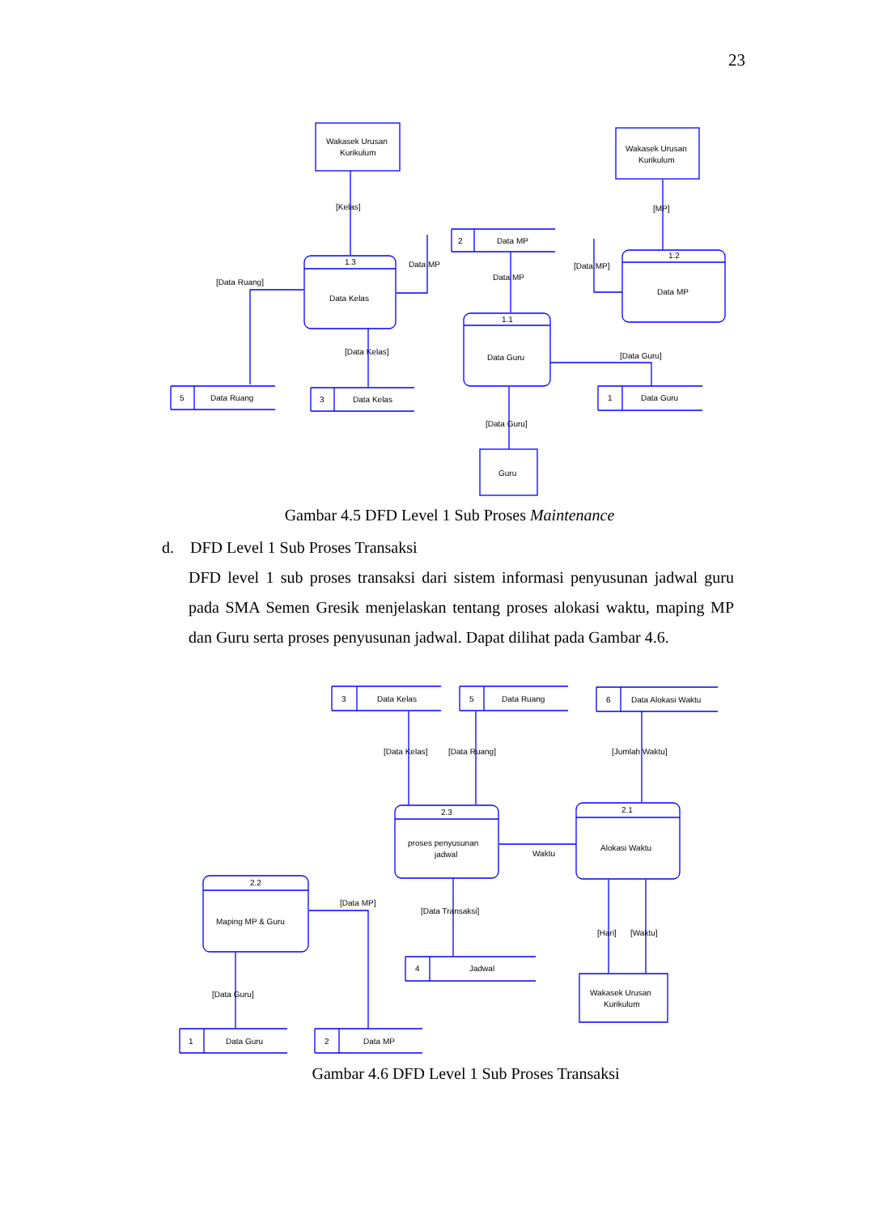23
Wakasek Urusan
Kurikulum
Wakasek Urusan
Kurikulum
[Kelas]
[MP]
1.3
Data Kelas
1.2
Data MP
1.1
Data Guru
2
Data MP
Data MP
Data MP
[Data MP]
[Data Ruang]
[Data Kelas]
[Data Guru]
5
Data Ruang
3
Data Kelas
1
Data Guru
[Data Guru]
Guru
Gambar 4.5 DFD Level 1 Sub Proses Maintenance
d. DFD Level 1 Sub Proses Transaksi
DFD level 1 sub proses transaksi dari sistem informasi penyusunan jadwal guru pada SMA Semen Gresik menjelaskan tentang proses alokasi waktu, maping MP dan Guru serta proses penyusunan jadwal. Dapat dilihat pada Gambar 4.6.
3
Data Kelas
5
Data Ruang
6
Data Alokasi Waktu
[Data Kelas]
[Data Ruang]
[Jumlah Waktu]
2.3
proses penyusunan
jadwal
2.1
Alokasi Waktu
Waktu
2.2
Maping MP & Guru
[Data MP]
[Data Transaksi]
[Hari]
[Waktu]
4
Jadwal
Wakasek Urusan
Kurikulum
[Data Guru]
1
Data Guru
2
Data MP
Gambar 4.6 DFD Level 1 Sub Proses Transaksi